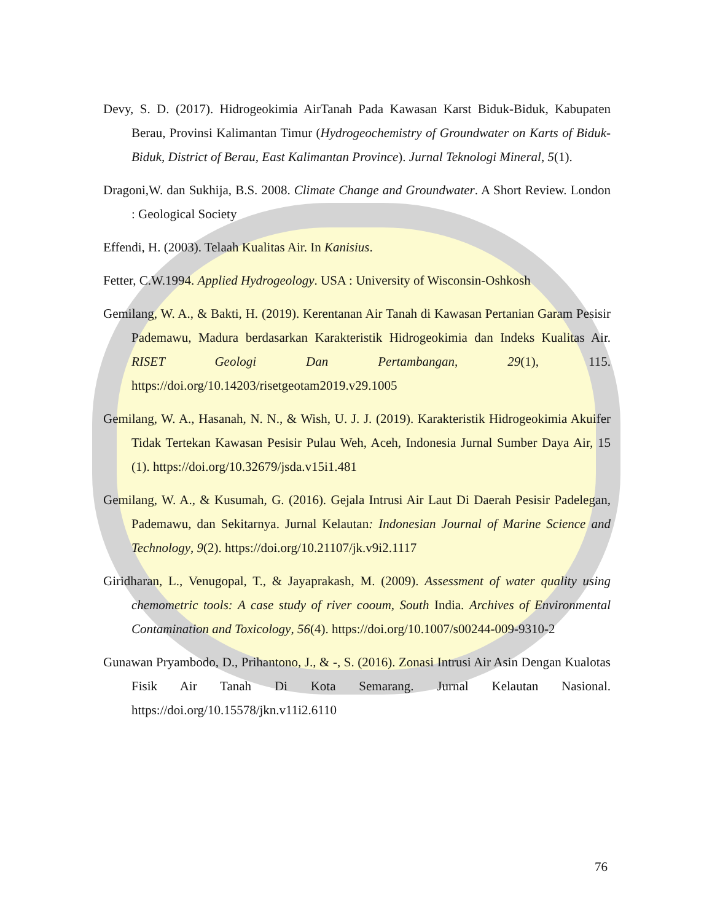Devy, S. D. (2017). Hidrogeokimia AirTanah Pada Kawasan Karst Biduk-Biduk, Kabupaten Berau, Provinsi Kalimantan Timur (Hydrogeochemistry of Groundwater on Karts of Biduk-Biduk, District of Berau, East Kalimantan Province). Jurnal Teknologi Mineral, 5(1).
Dragoni,W. dan Sukhija, B.S. 2008. Climate Change and Groundwater. A Short Review. London : Geological Society
Effendi, H. (2003). Telaah Kualitas Air. In Kanisius.
Fetter, C.W.1994. Applied Hydrogeology. USA : University of Wisconsin-Oshkosh
Gemilang, W. A., & Bakti, H. (2019). Kerentanan Air Tanah di Kawasan Pertanian Garam Pesisir Pademawu, Madura berdasarkan Karakteristik Hidrogeokimia dan Indeks Kualitas Air. RISET Geologi Dan Pertambangan, 29(1), 115. https://doi.org/10.14203/risetgeotam2019.v29.1005
Gemilang, W. A., Hasanah, N. N., & Wish, U. J. J. (2019). Karakteristik Hidrogeokimia Akuifer Tidak Tertekan Kawasan Pesisir Pulau Weh, Aceh, Indonesia Jurnal Sumber Daya Air, 15 (1). https://doi.org/10.32679/jsda.v15i1.481
Gemilang, W. A., & Kusumah, G. (2016). Gejala Intrusi Air Laut Di Daerah Pesisir Padelegan, Pademawu, dan Sekitarnya. Jurnal Kelautan: Indonesian Journal of Marine Science and Technology, 9(2). https://doi.org/10.21107/jk.v9i2.1117
Giridharan, L., Venugopal, T., & Jayaprakash, M. (2009). Assessment of water quality using chemometric tools: A case study of river cooum, South India. Archives of Environmental Contamination and Toxicology, 56(4). https://doi.org/10.1007/s00244-009-9310-2
Gunawan Pryambodo, D., Prihantono, J., & -, S. (2016). Zonasi Intrusi Air Asin Dengan Kualotas Fisik Air Tanah Di Kota Semarang. Jurnal Kelautan Nasional. https://doi.org/10.15578/jkn.v11i2.6110
76